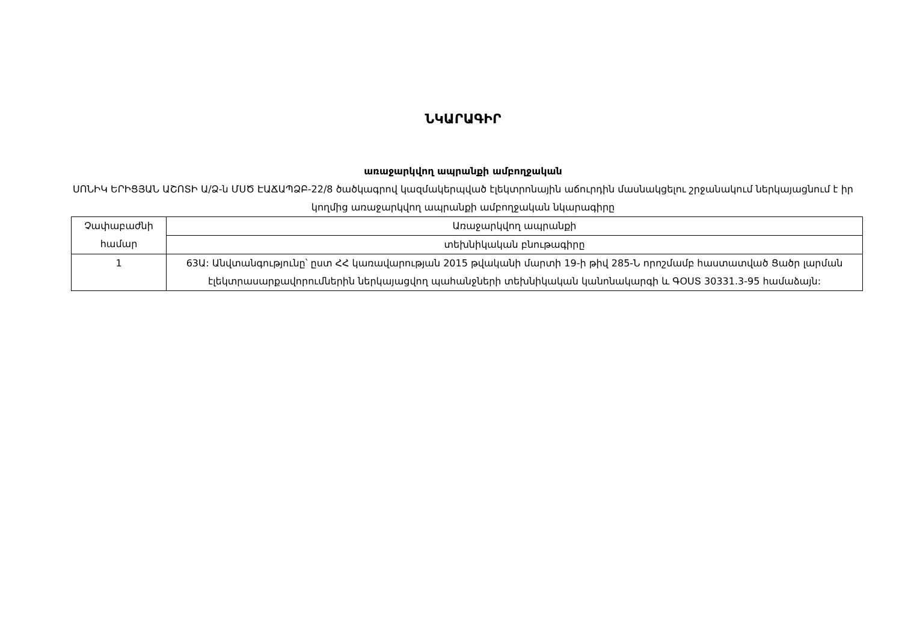ՆԿԱՐԱԳԻՐ
առաջարկվող ապրանքի ամբողջական
ՍՈՆԻԿ ԵՐԻՑՅԱՆ ԱՇՈՏԻ Ա/Ձ-ն ՄՍԾ ԷԱՃԱՊՁԲ-22/8 ծածկագրով կազմակերպված էլեկտրոնային աճուրդին մասնակցելու շրջանակում ներկայացնում է իր կողմից առաջարկվող ապրանքի ամբողջական նկարագիրը
| Չափաբաժնի համար | Առաջարկվող ապրանքի |
| | տեխնիկական բնութագիրը |
| 1 | 63Ա: Անվտանգությունը՝ ըստ ՀՀ կառավարության 2015 թվականի մարտի 19-ի թիվ 285-Ն որոշմամբ հաստատված Ցածր լարման էլեկտրասարքավորումներին ներկայացվող պահանջների տեխնիկական կանոնակարգի և ԳՕՍՏ 30331.3-95 համաձայն: |